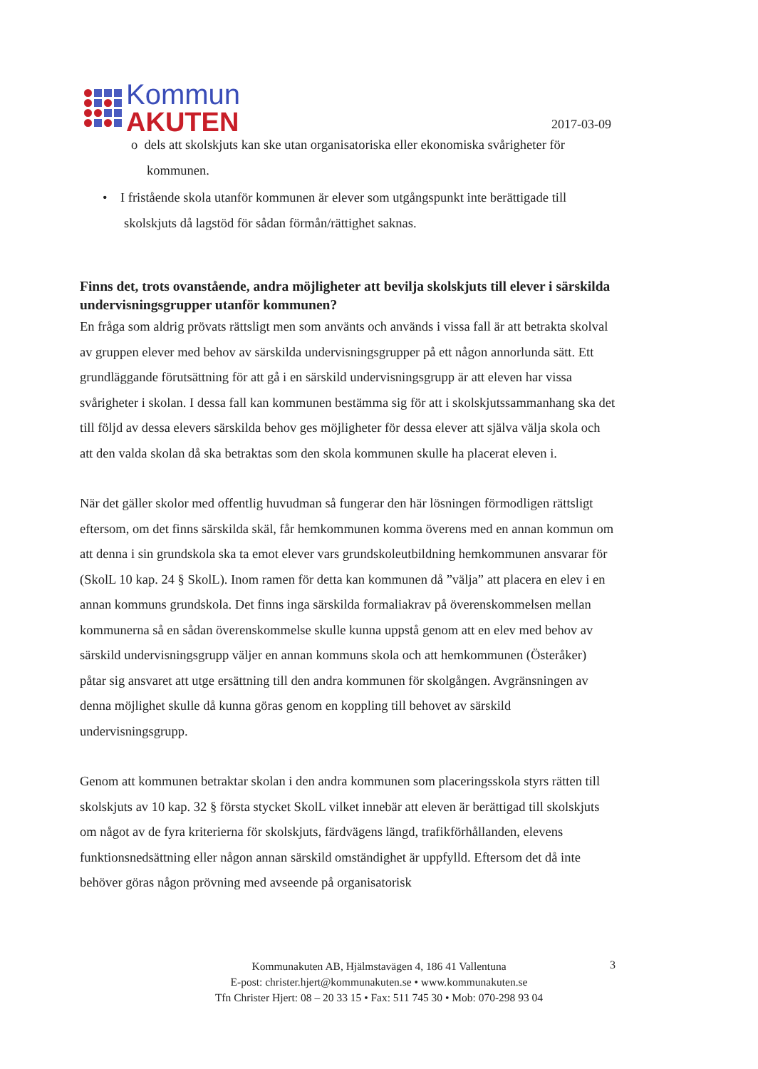Kommun
AKUTEN
2017-03-09
o dels att skolskjuts kan ske utan organisatoriska eller ekonomiska svårigheter för kommunen.
• I fristående skola utanför kommunen är elever som utgångspunkt inte berättigade till skolskjuts då lagstöd för sådan förmån/rättighet saknas.
Finns det, trots ovanstående, andra möjligheter att bevilja skolskjuts till elever i särskilda undervisningsgrupper utanför kommunen?
En fråga som aldrig prövats rättsligt men som använts och används i vissa fall är att betrakta skolval av gruppen elever med behov av särskilda undervisningsgrupper på ett någon annorlunda sätt. Ett grundläggande förutsättning för att gå i en särskild undervisningsgrupp är att eleven har vissa svårigheter i skolan. I dessa fall kan kommunen bestämma sig för att i skolskjutssammanhang ska det till följd av dessa elevers särskilda behov ges möjligheter för dessa elever att själva välja skola och att den valda skolan då ska betraktas som den skola kommunen skulle ha placerat eleven i.
När det gäller skolor med offentlig huvudman så fungerar den här lösningen förmodligen rättsligt eftersom, om det finns särskilda skäl, får hemkommunen komma överens med en annan kommun om att denna i sin grundskola ska ta emot elever vars grundskoleutbildning hemkommunen ansvarar för (SkolL 10 kap. 24 § SkolL). Inom ramen för detta kan kommunen då ”välja” att placera en elev i en annan kommuns grundskola. Det finns inga särskilda formaliakrav på överenskommelsen mellan kommunerna så en sådan överenskommelse skulle kunna uppstå genom att en elev med behov av särskild undervisningsgrupp väljer en annan kommuns skola och att hemkommunen (Österåker) påtar sig ansvaret att utge ersättning till den andra kommunen för skolgången. Avgränsningen av denna möjlighet skulle då kunna göras genom en koppling till behovet av särskild undervisningsgrupp.
Genom att kommunen betraktar skolan i den andra kommunen som placeringsskola styrs rätten till skolskjuts av 10 kap. 32 § första stycket SkolL vilket innebär att eleven är berättigad till skolskjuts om något av de fyra kriterierna för skolskjuts, färdvägens längd, trafikförhållanden, elevens funktionsnedsättning eller någon annan särskild omständighet är uppfylld. Eftersom det då inte behöver göras någon prövning med avseende på organisatorisk
Kommunakuten AB, Hjälmstavägen 4, 186 41 Vallentuna
E-post: christer.hjert@kommunakuten.se • www.kommunakuten.se
Tfn Christer Hjert: 08 – 20 33 15 • Fax: 511 745 30 • Mob: 070-298 93 04
3